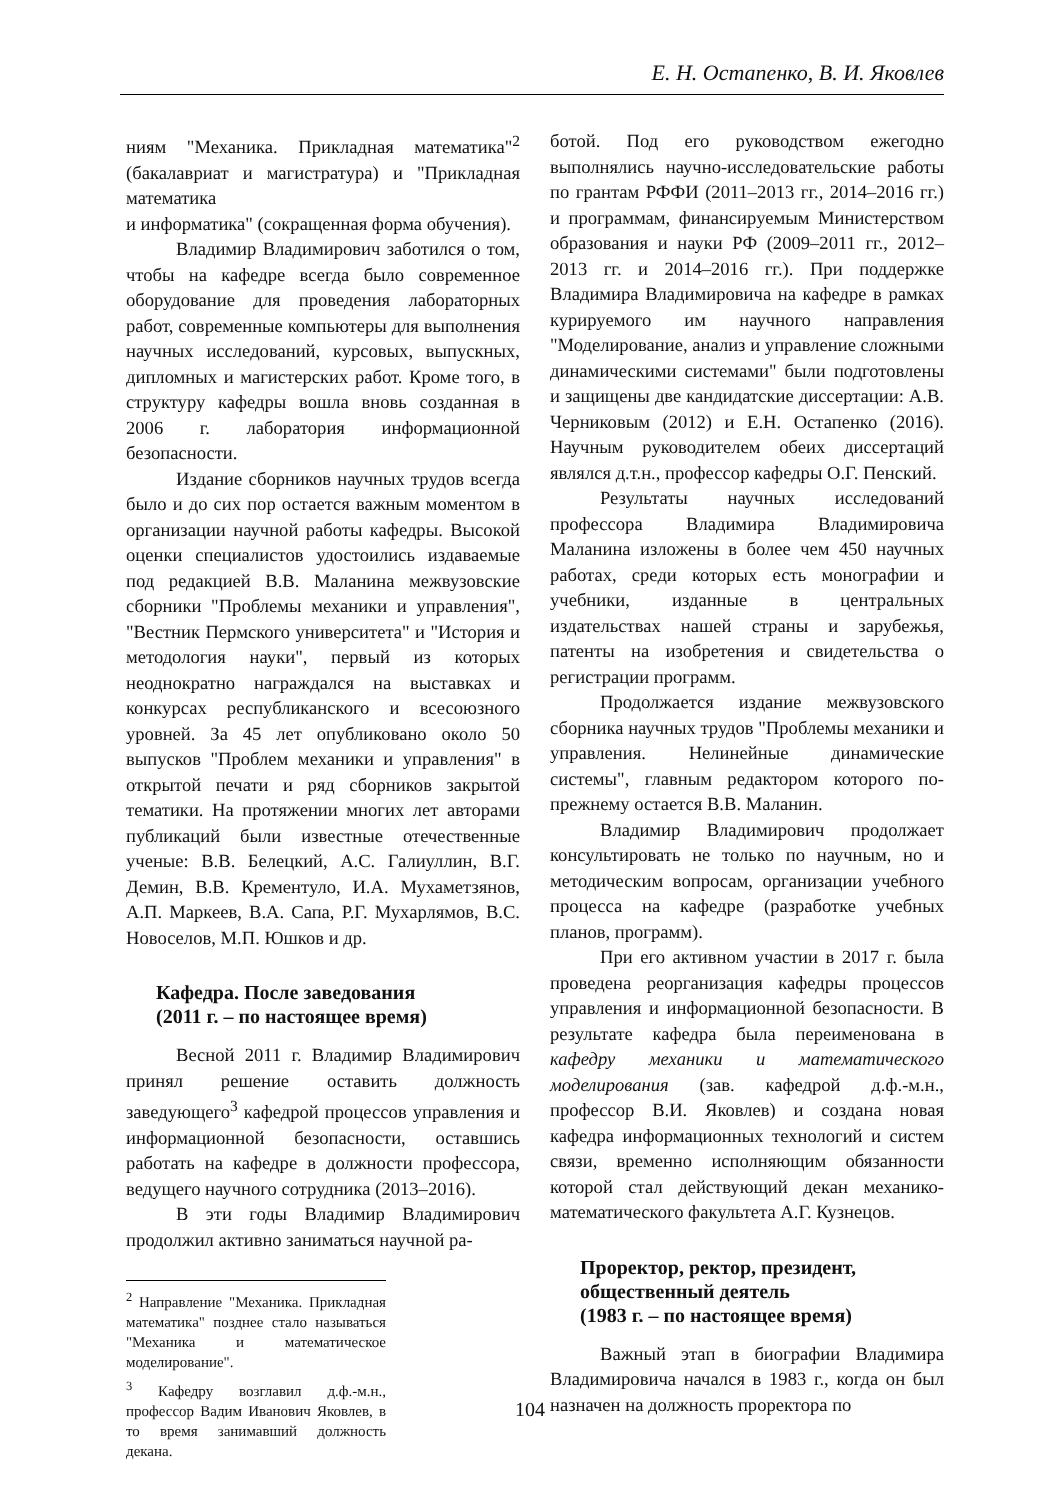Е. Н. Остапенко, В. И. Яковлев
ниям "Механика. Прикладная математика"<sup>2</sup> (бакалавриат и магистратура) и "Прикладная математика
и информатика" (сокращенная форма обучения).
Владимир Владимирович заботился о том, чтобы на кафедре всегда было современное оборудование для проведения лабораторных работ, современные компьютеры для выполнения научных исследований, курсовых, выпускных, дипломных и магистерских работ. Кроме того, в структуру кафедры вошла вновь созданная в 2006 г. лаборатория информационной безопасности.
Издание сборников научных трудов всегда было и до сих пор остается важным моментом в организации научной работы кафедры. Высокой оценки специалистов удостоились издаваемые под редакцией В.В. Маланина межвузовские сборники "Проблемы механики и управления", "Вестник Пермского университета" и "История и методология науки", первый из которых неоднократно награждался на выставках и конкурсах республиканского и всесоюзного уровней. За 45 лет опубликовано около 50 выпусков "Проблем механики и управления" в открытой печати и ряд сборников закрытой тематики. На протяжении многих лет авторами публикаций были известные отечественные ученые: В.В. Белецкий, А.С. Галиуллин, В.Г. Демин, В.В. Крементуло, И.А. Мухаметзянов, А.П. Маркеев, В.А. Сапа, Р.Г. Мухарлямов, В.С. Новоселов, М.П. Юшков и др.
Кафедра. После заведования
(2011 г. – по настоящее время)
Весной 2011 г. Владимир Владимирович принял решение оставить должность заведующего<sup>3</sup> кафедрой процессов управления и информационной безопасности, оставшись работать на кафедре в должности профессора, ведущего научного сотрудника (2013–2016).
В эти годы Владимир Владимирович продолжил активно заниматься научной ра-
<sup>2</sup> Направление "Механика. Прикладная математика" позднее стало называться "Механика и математическое моделирование".
<sup>3</sup> Кафедру возглавил д.ф.-м.н., профессор Вадим Иванович Яковлев, в то время занимавший должность декана.
ботой. Под его руководством ежегодно выполнялись научно-исследовательские работы по грантам РФФИ (2011–2013 гг., 2014–2016 гг.) и программам, финансируемым Министерством образования и науки РФ (2009–2011 гг., 2012–2013 гг. и 2014–2016 гг.). При поддержке Владимира Владимировича на кафедре в рамках курируемого им научного направления "Моделирование, анализ и управление сложными динамическими системами" были подготовлены и защищены две кандидатские диссертации: А.В. Черниковым (2012) и Е.Н. Остапенко (2016). Научным руководителем обеих диссертаций являлся д.т.н., профессор кафедры О.Г. Пенский.
Результаты научных исследований профессора Владимира Владимировича Маланина изложены в более чем 450 научных работах, среди которых есть монографии и учебники, изданные в центральных издательствах нашей страны и зарубежья, патенты на изобретения и свидетельства о регистрации программ.
Продолжается издание межвузовского сборника научных трудов "Проблемы механики и управления. Нелинейные динамические системы", главным редактором которого по-прежнему остается В.В. Маланин.
Владимир Владимирович продолжает консультировать не только по научным, но и методическим вопросам, организации учебного процесса на кафедре (разработке учебных планов, программ).
При его активном участии в 2017 г. была проведена реорганизация кафедры процессов управления и информационной безопасности. В результате кафедра была переименована в кафедру механики и математического моделирования (зав. кафедрой д.ф.-м.н., профессор В.И. Яковлев) и создана новая кафедра информационных технологий и систем связи, временно исполняющим обязанности которой стал действующий декан механико-математического факультета А.Г. Кузнецов.
Проректор, ректор, президент, общественный деятель
(1983 г. – по настоящее время)
Важный этап в биографии Владимира Владимировича начался в 1983 г., когда он был назначен на должность проректора по
104